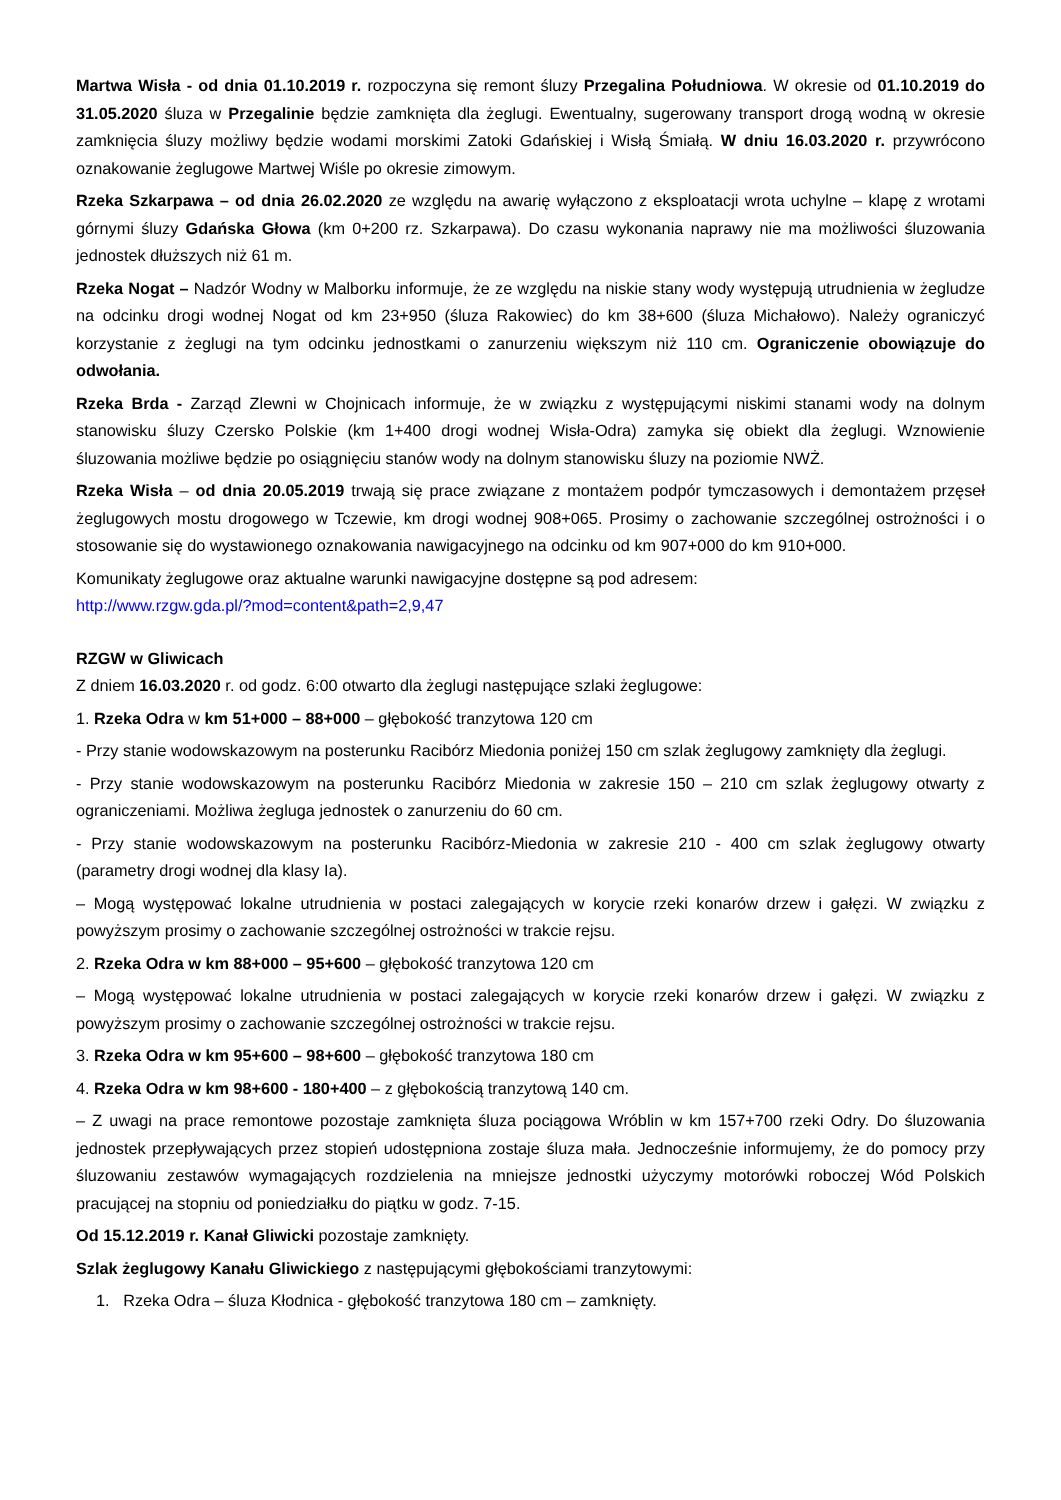Martwa Wisła - od dnia 01.10.2019 r. rozpoczyna się remont śluzy Przegalina Południowa. W okresie od 01.10.2019 do 31.05.2020 śluza w Przegalinie będzie zamknięta dla żeglugi. Ewentualny, sugerowany transport drogą wodną w okresie zamknięcia śluzy możliwy będzie wodami morskimi Zatoki Gdańskiej i Wisłą Śmiałą. W dniu 16.03.2020 r. przywrócono oznakowanie żeglugowe Martwej Wiśle po okresie zimowym.
Rzeka Szkarpawa – od dnia 26.02.2020 ze względu na awarię wyłączono z eksploatacji wrota uchylne – klapę z wrotami górnymi śluzy Gdańska Głowa (km 0+200 rz. Szkarpawa). Do czasu wykonania naprawy nie ma możliwości śluzowania jednostek dłuższych niż 61 m.
Rzeka Nogat – Nadzór Wodny w Malborku informuje, że ze względu na niskie stany wody występują utrudnienia w żegludze na odcinku drogi wodnej Nogat od km 23+950 (śluza Rakowiec) do km 38+600 (śluza Michałowo). Należy ograniczyć korzystanie z żeglugi na tym odcinku jednostkami o zanurzeniu większym niż 110 cm. Ograniczenie obowiązuje do odwołania.
Rzeka Brda - Zarząd Zlewni w Chojnicach informuje, że w związku z występującymi niskimi stanami wody na dolnym stanowisku śluzy Czersko Polskie (km 1+400 drogi wodnej Wisła-Odra) zamyka się obiekt dla żeglugi. Wznowienie śluzowania możliwe będzie po osiągnięciu stanów wody na dolnym stanowisku śluzy na poziomie NWŻ.
Rzeka Wisła – od dnia 20.05.2019 trwają się prace związane z montażem podpór tymczasowych i demontażem przęseł żeglugowych mostu drogowego w Tczewie, km drogi wodnej 908+065. Prosimy o zachowanie szczególnej ostrożności i o stosowanie się do wystawionego oznakowania nawigacyjnego na odcinku od km 907+000 do km 910+000.
Komunikaty żeglugowe oraz aktualne warunki nawigacyjne dostępne są pod adresem:
http://www.rzgw.gda.pl/?mod=content&path=2,9,47
RZGW w Gliwicach
Z dniem 16.03.2020 r. od godz. 6:00 otwarto dla żeglugi następujące szlaki żeglugowe:
1. Rzeka Odra w km 51+000 – 88+000 – głębokość tranzytowa 120 cm
- Przy stanie wodowskazowym na posterunku Racibórz Miedonia poniżej 150 cm szlak żeglugowy zamknięty dla żeglugi.
- Przy stanie wodowskazowym na posterunku Racibórz Miedonia w zakresie 150 – 210 cm szlak żeglugowy otwarty z ograniczeniami. Możliwa żegluga jednostek o zanurzeniu do 60 cm.
- Przy stanie wodowskazowym na posterunku Racibórz-Miedonia w zakresie 210 - 400 cm szlak żeglugowy otwarty (parametry drogi wodnej dla klasy Ia).
– Mogą występować lokalne utrudnienia w postaci zalegających w korycie rzeki konarów drzew i gałęzi. W związku z powyższym prosimy o zachowanie szczególnej ostrożności w trakcie rejsu.
2. Rzeka Odra w km 88+000 – 95+600 – głębokość tranzytowa 120 cm
– Mogą występować lokalne utrudnienia w postaci zalegających w korycie rzeki konarów drzew i gałęzi. W związku z powyższym prosimy o zachowanie szczególnej ostrożności w trakcie rejsu.
3. Rzeka Odra w km 95+600 – 98+600 – głębokość tranzytowa 180 cm
4. Rzeka Odra w km 98+600 - 180+400 – z głębokością tranzytową 140 cm.
– Z uwagi na prace remontowe pozostaje zamknięta śluza pociągowa Wróblin w km 157+700 rzeki Odry. Do śluzowania jednostek przepływających przez stopień udostępniona zostaje śluza mała. Jednocześnie informujemy, że do pomocy przy śluzowaniu zestawów wymagających rozdzielenia na mniejsze jednostki użyczymy motorówki roboczej Wód Polskich pracującej na stopniu od poniedziałku do piątku w godz. 7-15.
Od 15.12.2019 r. Kanał Gliwicki pozostaje zamknięty.
Szlak żeglugowy Kanału Gliwickiego z następującymi głębokościami tranzytowymi:
1. Rzeka Odra – śluza Kłodnica - głębokość tranzytowa 180 cm – zamknięty.